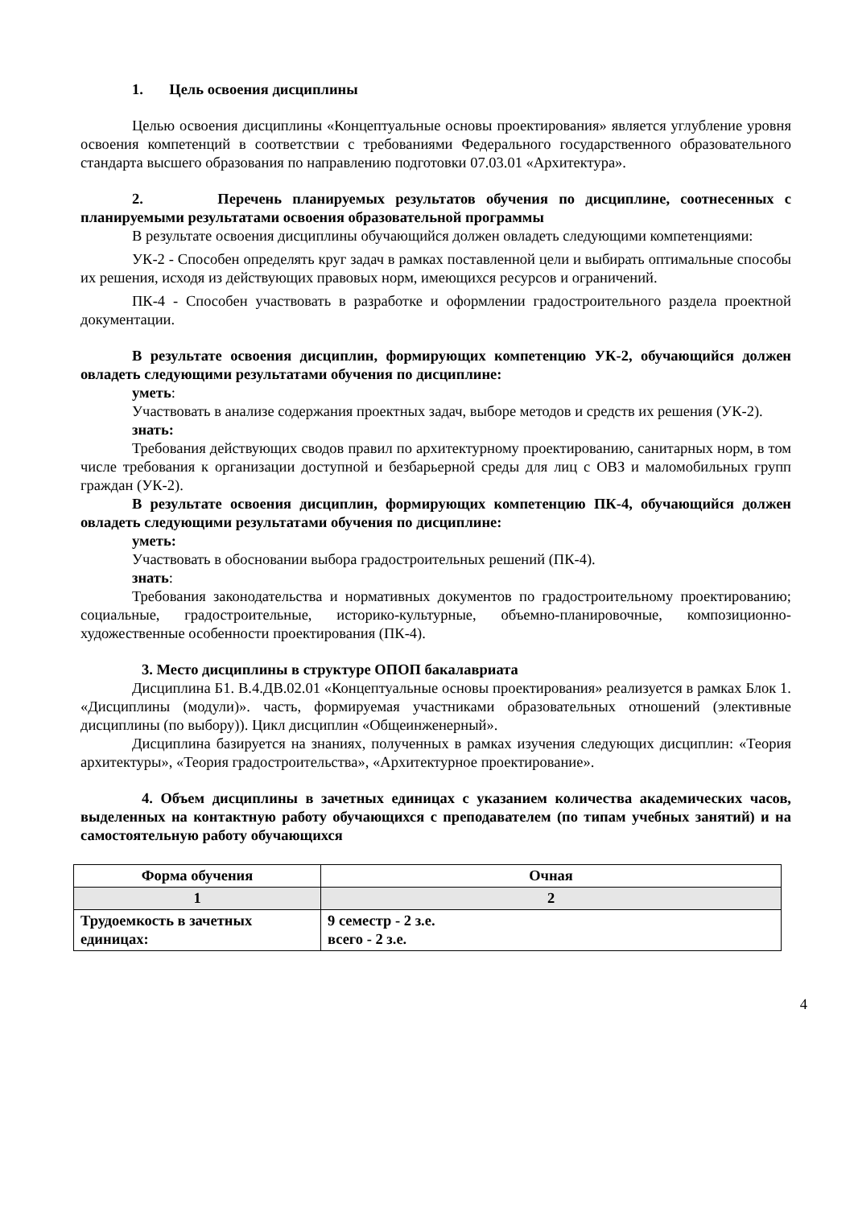1. Цель освоения дисциплины
Целью освоения дисциплины «Концептуальные основы проектирования» является углубление уровня освоения компетенций в соответствии с требованиями Федерального государственного образовательного стандарта высшего образования по направлению подготовки 07.03.01 «Архитектура».
2. Перечень планируемых результатов обучения по дисциплине, соотнесенных с планируемыми результатами освоения образовательной программы
В результате освоения дисциплины обучающийся должен овладеть следующими компетенциями:
УК-2 - Способен определять круг задач в рамках поставленной цели и выбирать оптимальные способы их решения, исходя из действующих правовых норм, имеющихся ресурсов и ограничений.
ПК-4 - Способен участвовать в разработке и оформлении градостроительного раздела проектной документации.
В результате освоения дисциплин, формирующих компетенцию УК-2, обучающийся должен овладеть следующими результатами обучения по дисциплине:
уметь:
Участвовать в анализе содержания проектных задач, выборе методов и средств их решения (УК-2).
знать:
Требования действующих сводов правил по архитектурному проектированию, санитарных норм, в том числе требования к организации доступной и безбарьерной среды для лиц с ОВЗ и маломобильных групп граждан (УК-2).
В результате освоения дисциплин, формирующих компетенцию ПК-4, обучающийся должен овладеть следующими результатами обучения по дисциплине:
уметь:
Участвовать в обосновании выбора градостроительных решений (ПК-4).
знать:
Требования законодательства и нормативных документов по градостроительному проектированию; социальные, градостроительные, историко-культурные, объемно-планировочные, композиционно- художественные особенности проектирования (ПК-4).
3. Место дисциплины в структуре ОПОП бакалавриата
Дисциплина Б1. В.4.ДВ.02.01 «Концептуальные основы проектирования» реализуется в рамках Блок 1. «Дисциплины (модули)». часть, формируемая участниками образовательных отношений (элективные дисциплины (по выбору)). Цикл дисциплин «Общеинженерный».
Дисциплина базируется на знаниях, полученных в рамках изучения следующих дисциплин: «Теория архитектуры», «Теория градостроительства», «Архитектурное проектирование».
4. Объем дисциплины в зачетных единицах с указанием количества академических часов, выделенных на контактную работу обучающихся с преподавателем (по типам учебных занятий) и на самостоятельную работу обучающихся
| Форма обучения | Очная |
| --- | --- |
| 1 | 2 |
| Трудоемкость в зачетных единицах: | 9 семестр - 2 з.е. всего - 2 з.е. |
4